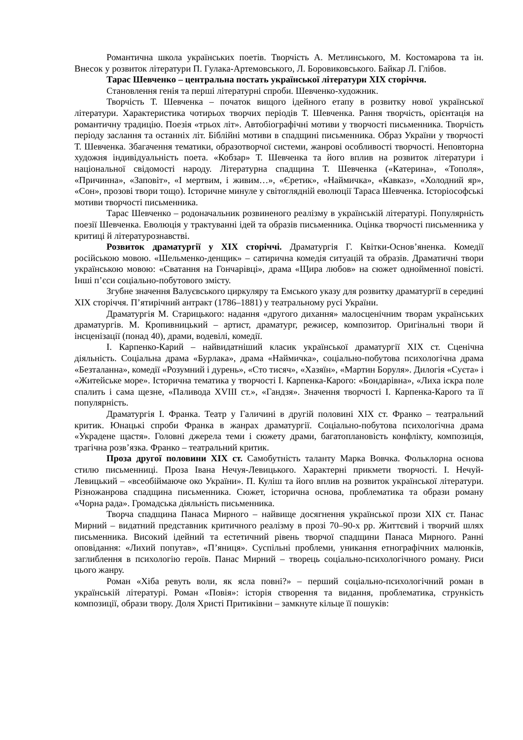Романтична школа українських поетів. Творчість А. Метлинського, М. Костомарова та ін. Внесок у розвиток літератури П. Гулака-Артемовського, Л. Боровиковського. Байкар Л. Глібов.
Тарас Шевченко – центральна постать української літератури XIX сторіччя.
Становлення генія та перші літературні спроби. Шевченко-художник.
Творчість Т. Шевченка – початок вищого ідейного етапу в розвитку нової української літератури. Характеристика чотирьох творчих періодів Т. Шевченка. Рання творчість, орієнтація на романтичну традицію. Поезія «трьох літ». Автобіографічні мотиви у творчості письменника. Творчість періоду заслання та останніх літ. Біблійні мотиви в спадщині письменника. Образ України у творчості Т. Шевченка. Збагачення тематики, образотворчої системи, жанрові особливості творчості. Неповторна художня індивідуальність поета. «Кобзар» Т. Шевченка та його вплив на розвиток літератури і національної свідомості народу. Літературна спадщина Т. Шевченка («Катерина», «Тополя», «Причинна», «Заповіт», «І мертвим, і живим…», «Єретик», «Наймичка», «Кавказ», «Холодний яр», «Сон», прозові твори тощо). Історичне минуле у світоглядній еволюції Тараса Шевченка. Історіософські мотиви творчості письменника.
Тарас Шевченко – родоначальник розвиненого реалізму в українській літературі. Популярність поезії Шевченка. Еволюція у трактуванні ідей та образів письменника. Оцінка творчості письменника у критиці й літературознавстві.
Розвиток драматургії у XIX сторіччі. Драматургія Г. Квітки-Основ’яненка. Комедії російською мовою. «Шельменко-денщик» – сатирична комедія ситуацій та образів. Драматичні твори українською мовою: «Сватання на Гончарівці», драма «Щира любов» на сюжет однойменної повісті. Інші п’єси соціально-побутового змісту.
Згубне значення Валуєвського циркуляру та Емського указу для розвитку драматургії в середині XIX сторіччя. П’ятирічний антракт (1786–1881) у театральному русі України.
Драматургія М. Старицького: надання «другого дихання» малосценічним творам українських драматургів. М. Кропивницький – артист, драматург, режисер, композитор. Оригінальні твори й інсценізації (понад 40), драми, водевілі, комедії.
І. Карпенко-Карий – найвидатніший класик української драматургії XIX ст. Сценічна діяльність. Соціальна драма «Бурлака», драма «Наймичка», соціально-побутова психологічна драма «Безталанна», комедії «Розумний і дурень», «Сто тисяч», «Хазяїн», «Мартин Боруля». Дилогія «Суєта» і «Житейське море». Історична тематика у творчості І. Карпенка-Карого: «Бондарівна», «Лиха іскра поле спалить і сама щезне, «Паливода XVIII ст.», «Гандзя». Значення творчості І. Карпенка-Карого та її популярність.
Драматургія І. Франка. Театр у Галичині в другій половині XIX ст. Франко – театральний критик. Юнацькі спроби Франка в жанрах драматургії. Соціально-побутова психологічна драма «Украдене щастя». Головні джерела теми і сюжету драми, багатоплановість конфлікту, композиція, трагічна розв’язка. Франко – театральний критик.
Проза другої половини XIX ст. Самобутність таланту Марка Вовчка. Фольклорна основа стилю письменниці. Проза Івана Нечуя-Левицького. Характерні прикмети творчості. І. Нечуй-Левицький – «всеобіймаюче око України». П. Куліш та його вплив на розвиток української літератури. Різножанрова спадщина письменника. Сюжет, історична основа, проблематика та образи роману «Чорна рада». Громадська діяльність письменника.
Творча спадщина Панаса Мирного – найвище досягнення української прози XIX ст. Панас Мирний – видатний представник критичного реалізму в прозі 70–90-х рр. Життєвий і творчий шлях письменника. Високий ідейний та естетичний рівень творчої спадщини Панаса Мирного. Ранні оповідання: «Лихий попутав», «П’яниця». Суспільні проблеми, уникання етнографічних малюнків, заглиблення в психологію героїв. Панас Мирний – творець соціально-психологічного роману. Риси цього жанру.
Роман «Хіба ревуть воли, як ясла повні?» – перший соціально-психологічний роман в українській літературі. Роман «Повія»: історія створення та видання, проблематика, стрункість композиції, образи твору. Доля Христі Притиківни – замкнуте кільце її пошуків: